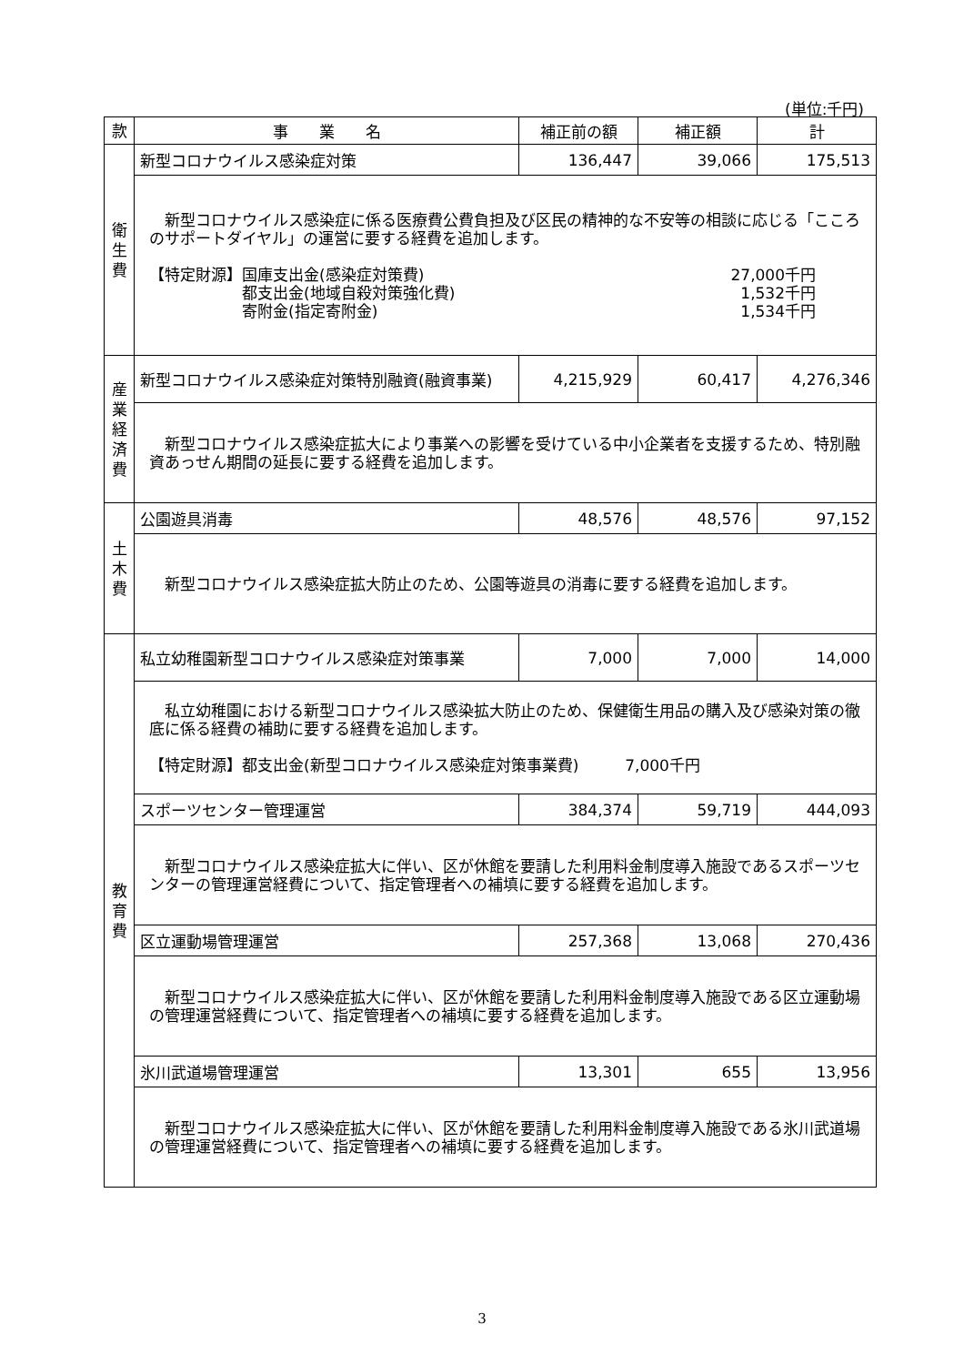(単位:千円)
| 款 | 事 業 名 | 補正前の額 | 補正額 | 計 |
| --- | --- | --- | --- | --- |
| 衛 生 費 | 新型コロナウイルス感染症対策 | 136,447 | 39,066 | 175,513 |
| | 新型コロナウイルス感染症に係る医療費公費負担及び区民の精神的な不安等の相談に応じる「こころのサポートダイヤル」の運営に要する経費を追加します。 【特定財源】国庫支出金(感染症対策費) 都支出金(地域自殺対策強化費) 寄附金(指定寄附金) 27,000千円 1,532千円 1,534千円 | | | |
| 産 業 経 済 費 | 新型コロナウイルス感染症対策特別融資(融資事業) | 4,215,929 | 60,417 | 4,276,346 |
| | 新型コロナウイルス感染症拡大により事業への影響を受けている中小企業者を支援するため、特別融資あっせん期間の延長に要する経費を追加します。 | | | |
| 土 木 費 | 公園遊具消毒 | 48,576 | 48,576 | 97,152 |
| | 新型コロナウイルス感染症拡大防止のため、公園等遊具の消毒に要する経費を追加します。 | | | |
| 教 育 費 | 私立幼稚園新型コロナウイルス感染症対策事業 | 7,000 | 7,000 | 14,000 |
| | 私立幼稚園における新型コロナウイルス感染拡大防止のため、保健衛生用品の購入及び感染対策の徹底に係る経費の補助に要する経費を追加します。 【特定財源】都支出金(新型コロナウイルス感染症対策事業費) 7,000千円 | | | |
| | スポーツセンター管理運営 | 384,374 | 59,719 | 444,093 |
| | 新型コロナウイルス感染症拡大に伴い、区が休館を要請した利用料金制度導入施設であるスポーツセンターの管理運営経費について、指定管理者への補填に要する経費を追加します。 | | | |
| | 区立運動場管理運営 | 257,368 | 13,068 | 270,436 |
| | 新型コロナウイルス感染症拡大に伴い、区が休館を要請した利用料金制度導入施設である区立運動場の管理運営経費について、指定管理者への補填に要する経費を追加します。 | | | |
| | 氷川武道場管理運営 | 13,301 | 655 | 13,956 |
| | 新型コロナウイルス感染症拡大に伴い、区が休館を要請した利用料金制度導入施設である氷川武道場の管理運営経費について、指定管理者への補填に要する経費を追加します。 | | | |
3